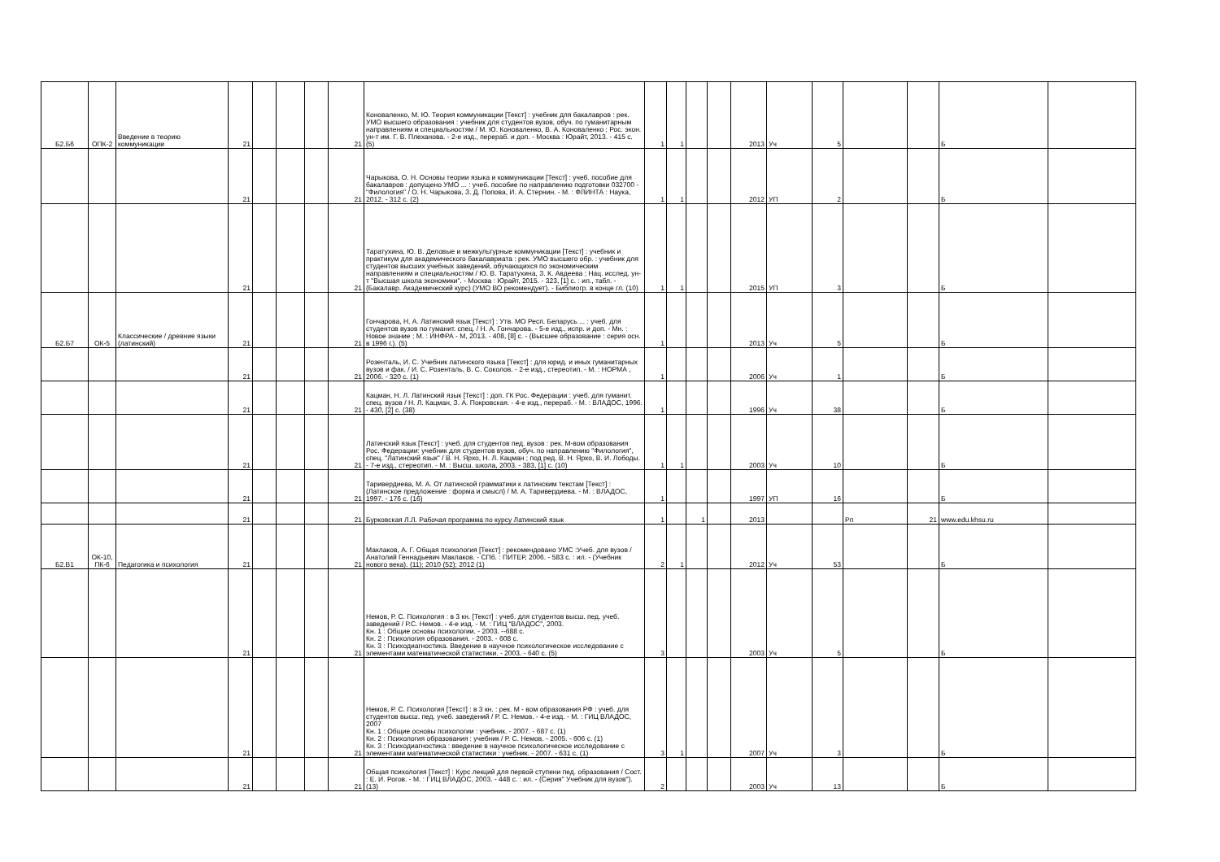| Б2.Б6 | ОПК-2 | Введение в теорию коммуникации | 21 | | | | 21 | Коноваленко, М. Ю. Теория коммуникации [Текст] : учебник для бакалавров : рек. УМО высшего образования : учебник для студентов вузов, обуч. по гуманитарным направлениям и специальностям / М. Ю. Коноваленко, В. А. Коноваленко ; Рос. экон. ун-т им. Г. В. Плеханова. - 2-е изд., перераб. и доп. - Москва : Юрайт, 2013. - 415 с. (5) | 1 | 1 | | | 2013 | Уч | 5 | | | Б | |
| | | | 21 | | | | 21 | Чарыкова, О. Н. Основы теории языка и коммуникации [Текст] : учеб. пособие для бакалавров : допущено УМО ... : учеб. пособие по направлению подготовки 032700 - "Филология" / О. Н. Чарыкова, З. Д. Попова, И. А. Стернин. - М. : ФЛИНТА : Наука, 2012. - 312 с. (2) | 1 | 1 | | | 2012 | УП | 2 | | | Б | |
| | | | 21 | | | | 21 | Таратухина, Ю. В. Деловые и межкультурные коммуникации [Текст] : учебник и практикум для академического бакалавриата : рек. УМО высшего обр. : учебник для студентов высших учебных заведений, обучающихся по экономическим направлениям и специальностям / Ю. В. Таратухина, З. К. Авдеева ; Нац. исслед. ун-т "Высшая школа экономики". - Москва : Юрайт, 2015. - 323, [1] с. : ил., табл. - (Бакалавр. Академический курс) (УМО ВО рекомендует). - Библиогр. в конце гл. (10) | 1 | 1 | | | 2015 | УП | 3 | | | Б | |
| Б2.Б7 | ОК-5 | Классические / древние языки (латинский) | 21 | | | | 21 | Гончарова, Н. А. Латинский язык [Текст] : Утв. МО Респ. Беларусь ... : учеб. для студентов вузов по гуманит. спец. / Н. А. Гончарова. - 5-е изд., испр. и доп. - Мн. : Новое знание ; М. : ИНФРА - М, 2013. - 408, [8] с. - (Высшее образование : серия осн. в 1996 г.). (5) | 1 | | | | 2013 | Уч | 5 | | | Б | |
| | | | 21 | | | | 21 | Розенталь, И. С. Учебник латинского языка [Текст] : для юрид. и иных гуманитарных вузов и фак. / И. С. Розенталь, В. С. Соколов. - 2-е изд., стереотип. - М. : НОРМА , 2006. - 320 с. (1) | 1 | | | | 2006 | Уч | 1 | | | Б | |
| | | | 21 | | | | 21 | Кацман, Н. Л. Латинский язык [Текст] : доп. ГК Рос. Федерации : учеб. для гуманит. спец. вузов / Н. Л. Кацман, З. А. Покровская. - 4-е изд., перераб. - М. : ВЛАДОС, 1996. - 430, [2] с. (38) | 1 | | | | 1996 | Уч | 38 | | | Б | |
| | | | 21 | | | | 21 | Латинский язык [Текст] : учеб. для студентов пед. вузов : рек. М-вом образования Рос. Федерации: учебник для студентов вузов, обуч. по направлению "Филология", спец. "Латинский язык" / В. Н. Ярхо, Н. Л. Кацман ; под ред. В. Н. Ярхо, В. И. Лободы. - 7-е изд., стереотип. - М. : Высш. школа, 2003. - 383, [1] с. (10) | 1 | 1 | | | 2003 | Уч | 10 | | | Б | |
| | | | 21 | | | | 21 | Таривердиева, М. А. От латинской грамматики к латинским текстам [Текст] : (Латинское предложение : форма и смысл) / М. А. Таривердиева. - М. : ВЛАДОС, 1997. - 176 с. (16) | 1 | | | | 1997 | УП | 16 | | | Б | |
| | | | 21 | | | | 21 | Бурковская Л.Л. Рабочая программа по курсу Латинский язык | 1 | | 1 | | 2013 | | | Рп | 21 | www.edu.khsu.ru | |
| Б2.В1 | ОК-10, ПК-6 | Педагогика и психология | 21 | | | | 21 | Маклаков, А. Г. Общая психология [Текст] : рекомендовано УМС :Учеб. для вузов / Анатолий Геннадьевич Маклаков. - СПб. : ПИТЕР, 2006. - 583 с. : ил. - (Учебник нового века). (11); 2010 (52); 2012 (1) | 2 | 1 | | | 2012 | Уч | 53 | | | Б | |
| | | | 21 | | | | 21 | Немов, Р. С. Психология : в 3 кн. [Текст] : учеб. для студентов высш. пед. учеб. заведений / Р.С. Немов. - 4-е изд. - М. : ГИЦ "ВЛАДОС", 2003. Кн. 1 : Общие основы психологии. - 2003. --688 с. Кн. 2 : Психология образования. - 2003. - 608 с. Кн. 3 : Психодиагностика. Введение в научное психологическое исследование с элементами математической статистики. - 2003. - 640 с. (5) | 3 | | | | 2003 | Уч | 5 | | | Б | |
| | | | 21 | | | | 21 | Немов, Р. С. Психология [Текст] : в 3 кн. : рек. М - вом образования РФ : учеб. для студентов высш. пед. учеб. заведений / Р. С. Немов. - 4-е изд. - М. : ГИЦ ВЛАДОС, 2007 Кн. 1 : Общие основы психологии : учебник. - 2007. - 687 с. (1) Кн. 2 : Психология образования : учебник / Р. С. Немов. - 2005. - 606 с. (1) Кн. 3 : Психодиагностика : введение в научное психологическое исследование с элементами математической статистики : учебник. - 2007. - 631 с. (1) | 3 | 1 | | | 2007 | Уч | 3 | | | Б | |
| | | | 21 | | | | 21 | Общая психология [Текст] : Курс лекций для первой ступени пед. образования / Сост. : Е. И. Рогов. - М. : ГИЦ ВЛАДОС, 2003. - 448 с. : ил. - (Серия" Учебник для вузов"). (13) | 2 | | | | 2003 | Уч | 13 | | | Б | |